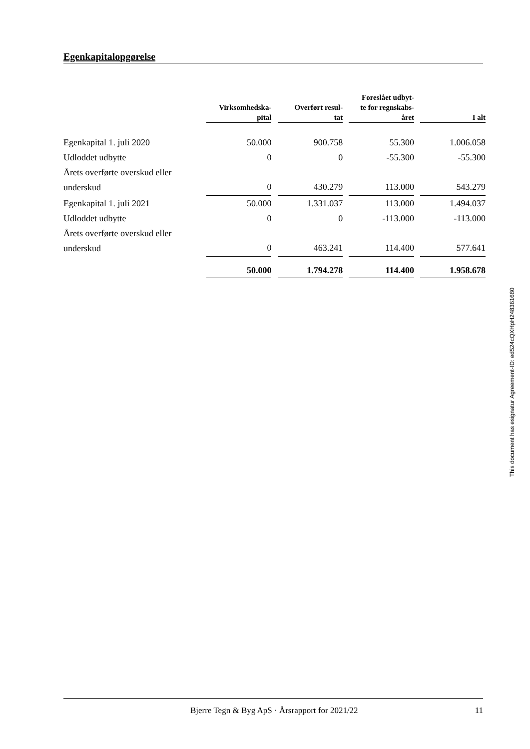Egenkapitalopgørelse
| | Virksomhedska- pital | | Overført resul- tat | | Foreslået udbyt- te for regnskabs- året | | I alt |
| --- | --- | --- | --- | --- | --- | --- | --- |
| Egenkapital 1. juli 2020 | 50.000 | | 900.758 | | 55.300 | | 1.006.058 |
| Udloddet udbytte | 0 | | 0 | | -55.300 | | -55.300 |
| Årets overførte overskud eller underskud | 0 | | 430.279 | | 113.000 | | 543.279 |
| Egenkapital 1. juli 2021 | 50.000 | | 1.331.037 | | 113.000 | | 1.494.037 |
| Udloddet udbytte | 0 | | 0 | | -113.000 | | -113.000 |
| Årets overførte overskud eller underskud | 0 | | 463.241 | | 114.400 | | 577.641 |
| | 50.000 | | 1.794.278 | | 114.400 | | 1.958.678 |
This document has esignatur Agreement-ID: ed524cQXHpH248361680
Bjerre Tegn & Byg ApS · Årsrapport for 2021/22 11